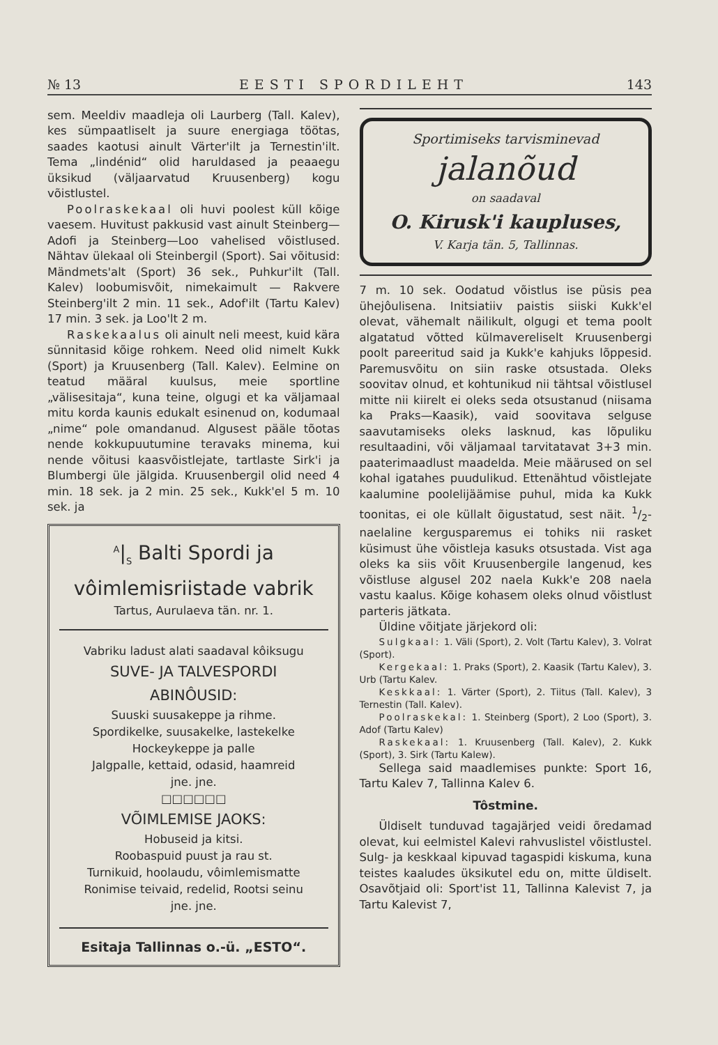№ 13 EESTI SPORDILEHT 143
sem. Meeldiv maadleja oli Laurberg (Tall. Kalev), kes sümpaatliselt ja suure energiaga töötas, saades kaotusi ainult Värter'ilt ja Ternestin'ilt. Tema „lindénid“ olid haruldased ja peaaegu üksikud (väljaarvatud Kruusenberg) kogu võistlustel.
Poolraskekaal oli huvi poolest küll kõige vaesem. Huvitust pakkusid vast ainult Steinberg—Adofi ja Steinberg—Loo vahelised võistlused. Nähtav ülekaal oli Steinbergil (Sport). Sai võitusid: Mändmets'alt (Sport) 36 sek., Puhkur'ilt (Tall. Kalev) loobumisvõit, nimekaimult — Rakvere Steinberg'ilt 2 min. 11 sek., Adof'ilt (Tartu Kalev) 17 min. 3 sek. ja Loo'lt 2 m.
Raskekaalus oli ainult neli meest, kuid kära sünnitasid kõige rohkem. Need olid nimelt Kukk (Sport) ja Kruusenberg (Tall. Kalev). Eelmine on teatud määral kuulsus, meie sportline „välisesitaja“, kuna teine, olgugi et ka väljamaal mitu korda kaunis edukalt esinenud on, kodumaal „nime“ pole omandanud. Algusest pääle tõotas nende kokkupuutumine teravaks minema, kui nende võitusi kaasvõistlejate, tartlaste Sirk'i ja Blumbergi üle jälgida. Kruusenbergil olid need 4 min. 18 sek. ja 2 min. 25 sek., Kukk'el 5 m. 10 sek. ja
<sup>A</sup>|<sub>S</sub> Balti Spordi ja
vôimlemisriistade vabrik
Tartus, Aurulaeva tän. nr. 1.
Vabriku ladust alati saadaval kôiksugu
SUVE- JA TALVESPORDI
ABINÔUSID:
Suuski suusakeppe ja rihme.
Spordikelke, suusakelke, lastekelke
Hockeykeppe ja palle
Jalgpalle, kettaid, odasid, haamreid
jne. jne.
□□□□□□
VÕIMLEMISE JAOKS:
Hobuseid ja kitsi.
Roobaspuid puust ja rau st.
Turnikuid, hoolaudu, vôimlemismatte
Ronimise teivaid, redelid, Rootsi seinu
jne. jne.
Esitaja Tallinnas o.-ü. „ESTO“.
Sportimiseks tarvisminevad
jalanõud
on saadaval
O. Kirusk'i kaupluses,
V. Karja tän. 5, Tallinnas.
7 m. 10 sek. Oodatud võistlus ise püsis pea ühejôulisena. Initsiatiiv paistis siiski Kukk'el olevat, vähemalt näilikult, olgugi et tema poolt algatatud võtted külmavereliselt Kruusenbergi poolt pareeritud said ja Kukk'e kahjuks lõppesid. Paremusvõitu on siin raske otsustada. Oleks soovitav olnud, et kohtunikud nii tähtsal võistlusel mitte nii kiirelt ei oleks seda otsustanud (niisama ka Praks—Kaasik), vaid soovitava selguse saavutamiseks oleks lasknud, kas lõpuliku resultaadini, või väljamaal tarvitatavat 3+3 min. paaterimaadlust maadelda. Meie määrused on sel kohal igatahes puudulikud. Ettenähtud võistlejate kaalumine poolelijäämise puhul, mida ka Kukk toonitas, ei ole küllalt õigustatud, sest näit. 1/2-naelaline kergusparemus ei tohiks nii rasket küsimust ühe võistleja kasuks otsustada. Vist aga oleks ka siis võit Kruusenbergile langenud, kes võistluse algusel 202 naela Kukk'e 208 naela vastu kaalus. Kõige kohasem oleks olnud võistlust parteris jätkata.
Üldine võitjate järjekord oli:
Sulgkaal: 1. Väli (Sport), 2. Volt (Tartu Kalev), 3. Volrat (Sport).
Kergekaal: 1. Praks (Sport), 2. Kaasik (Tartu Kalev), 3. Urb (Tartu Kalev.
Keskkaal: 1. Värter (Sport), 2. Tiitus (Tall. Kalev), 3 Ternestin (Tall. Kalev).
Poolraskekal: 1. Steinberg (Sport), 2 Loo (Sport), 3. Adof (Tartu Kalev)
Raskekaal: 1. Kruusenberg (Tall. Kalev), 2. Kukk (Sport), 3. Sirk (Tartu Kalew).
Sellega said maadlemises punkte: Sport 16, Tartu Kalev 7, Tallinna Kalev 6.
Tôstmine.
Üldiselt tunduvad tagajärjed veidi õredamad olevat, kui eelmistel Kalevi rahvuslistel võistlustel. Sulg- ja keskkaal kipuvad tagaspidi kiskuma, kuna teistes kaaludes üksikutel edu on, mitte üldiselt. Osavõtjaid oli: Sport'ist 11, Tallinna Kalevist 7, ja Tartu Kalevist 7,